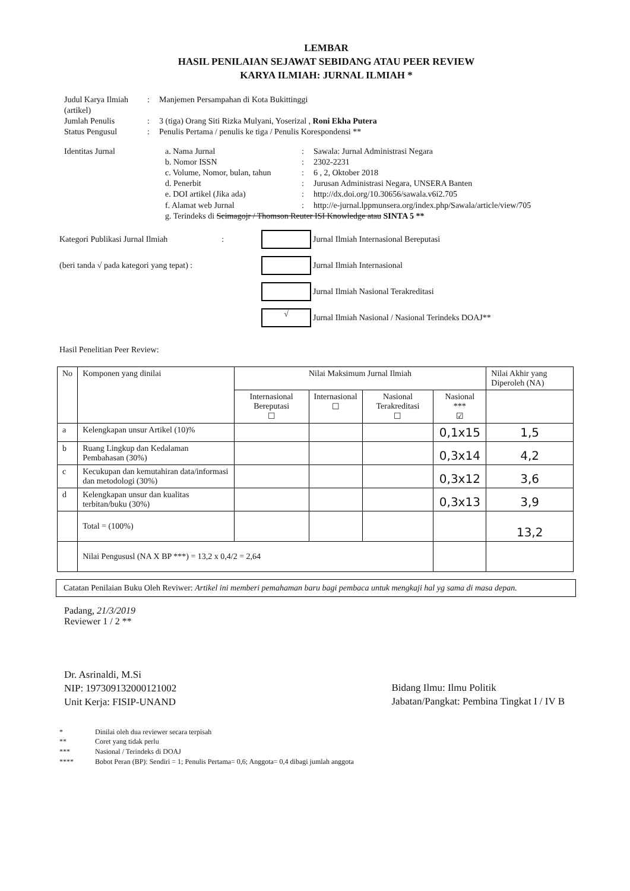LEMBAR
HASIL PENILAIAN SEJAWAT SEBIDANG ATAU PEER REVIEW
KARYA ILMIAH: JURNAL ILMIAH *
Judul Karya Ilmiah (artikel)
:
Manjemen Persampahan di Kota Bukittinggi
Jumlah Penulis
:
3 (tiga) Orang Siti Rizka Mulyani, Yoserizal , Roni Ekha Putera
Status Pengusul
:
Penulis Pertama / penulis ke tiga / Penulis Korespondensi **
Identitas Jurnal
a. Nama Jurnal
:
Sawala: Jurnal Administrasi Negara
b. Nomor ISSN
:
2302-2231
c. Volume, Nomor, bulan, tahun
:
6 , 2, Oktober 2018
d. Penerbit
:
Jurusan Administrasi Negara, UNSERA Banten
e. DOI artikel (Jika ada)
:
http://dx.doi.org/10.30656/sawala.v6i2.705
f. Alamat web Jurnal
:
http://e-jurnal.lppmunsera.org/index.php/Sawala/article/view/705
g. Terindeks di Scimagojr / Thomson Reuter ISI Knowledge atau SINTA 5 **
Kategori Publikasi Jurnal Ilmiah :
Jurnal Ilmiah Internasional Bereputasi
(beri tanda √ pada kategori yang tepat) :
Jurnal Ilmiah Internasional
Jurnal Ilmiah Nasional Terakreditasi
√
Jurnal Ilmiah Nasional / Nasional Terindeks DOAJ**
Hasil Penelitian Peer Review:
| No | Komponen yang dinilai | Nilai Maksimum Jurnal Ilmiah | | | | Nilai Akhir yang Diperoleh (NA) |
| --- | --- | --- | --- | --- | --- | --- |
| | | Internasional Bereputasi ☐ | Internasional ☐ | Nasional Terakreditasi ☐ | Nasional *** ☑ | |
| a | Kelengkapan unsur Artikel (10)% | | | | 0,1x15 | 1,5 |
| b | Ruang Lingkup dan Kedalaman Pembahasan (30%) | | | | 0,3x14 | 4,2 |
| c | Kecukupan dan kemutahiran data/informasi dan metodologi (30%) | | | | 0,3x12 | 3,6 |
| d | Kelengkapan unsur dan kualitas terbitan/buku (30%) | | | | 0,3x13 | 3,9 |
| | Total = (100%) | | | | | 13,2 |
| | Nilai Pengususl (NA X BP ***) = 13,2 x 0,4/2 = 2,64 | | | | | |
Catatan Penilaian Buku Oleh Reviwer: Artikel ini memberi pemahaman baru bagi pembaca untuk mengkaji hal yg sama di masa depan.
Padang, 21/3/2019
Reviewer 1 / 2 **
Dr. Asrinaldi, M.Si
NIP: 197309132000121002
Unit Kerja: FISIP-UNAND
Bidang Ilmu: Ilmu Politik
Jabatan/Pangkat: Pembina Tingkat I / IV B
* Dinilai oleh dua reviewer secara terpisah
** Coret yang tidak perlu
*** Nasional / Terindeks di DOAJ
**** Bobot Peran (BP): Sendiri = 1; Penulis Pertama= 0,6; Anggota= 0,4 dibagi jumlah anggota